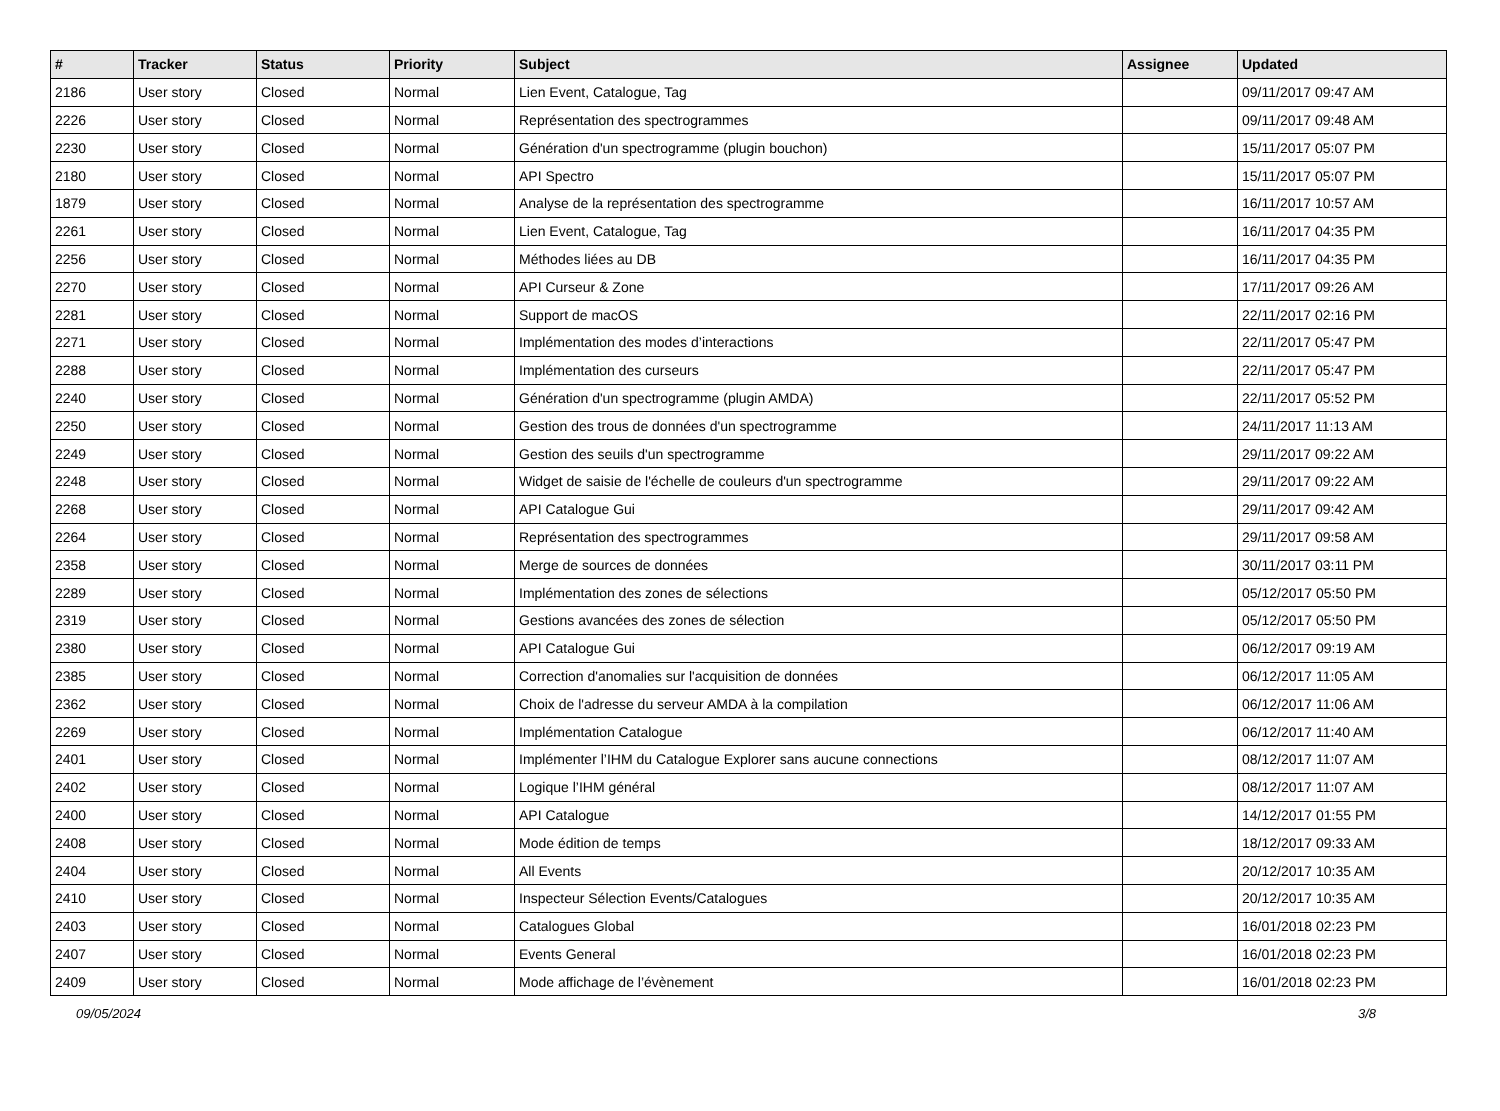| # | Tracker | Status | Priority | Subject | Assignee | Updated |
| --- | --- | --- | --- | --- | --- | --- |
| 2186 | User story | Closed | Normal | Lien Event, Catalogue, Tag | | 09/11/2017 09:47 AM |
| 2226 | User story | Closed | Normal | Représentation des spectrogrammes | | 09/11/2017 09:48 AM |
| 2230 | User story | Closed | Normal | Génération d'un spectrogramme (plugin bouchon) | | 15/11/2017 05:07 PM |
| 2180 | User story | Closed | Normal | API Spectro | | 15/11/2017 05:07 PM |
| 1879 | User story | Closed | Normal | Analyse de la représentation des spectrogramme | | 16/11/2017 10:57 AM |
| 2261 | User story | Closed | Normal | Lien Event, Catalogue, Tag | | 16/11/2017 04:35 PM |
| 2256 | User story | Closed | Normal | Méthodes liées au DB | | 16/11/2017 04:35 PM |
| 2270 | User story | Closed | Normal | API Curseur & Zone | | 17/11/2017 09:26 AM |
| 2281 | User story | Closed | Normal | Support de macOS | | 22/11/2017 02:16 PM |
| 2271 | User story | Closed | Normal | Implémentation des modes d’interactions | | 22/11/2017 05:47 PM |
| 2288 | User story | Closed | Normal | Implémentation des curseurs | | 22/11/2017 05:47 PM |
| 2240 | User story | Closed | Normal | Génération d'un spectrogramme (plugin AMDA) | | 22/11/2017 05:52 PM |
| 2250 | User story | Closed | Normal | Gestion des trous de données d'un spectrogramme | | 24/11/2017 11:13 AM |
| 2249 | User story | Closed | Normal | Gestion des seuils d'un spectrogramme | | 29/11/2017 09:22 AM |
| 2248 | User story | Closed | Normal | Widget de saisie de l'échelle de couleurs d'un spectrogramme | | 29/11/2017 09:22 AM |
| 2268 | User story | Closed | Normal | API Catalogue Gui | | 29/11/2017 09:42 AM |
| 2264 | User story | Closed | Normal | Représentation des spectrogrammes | | 29/11/2017 09:58 AM |
| 2358 | User story | Closed | Normal | Merge de sources de données | | 30/11/2017 03:11 PM |
| 2289 | User story | Closed | Normal | Implémentation des zones de sélections | | 05/12/2017 05:50 PM |
| 2319 | User story | Closed | Normal | Gestions avancées des zones de sélection | | 05/12/2017 05:50 PM |
| 2380 | User story | Closed | Normal | API Catalogue Gui | | 06/12/2017 09:19 AM |
| 2385 | User story | Closed | Normal | Correction d'anomalies sur l'acquisition de données | | 06/12/2017 11:05 AM |
| 2362 | User story | Closed | Normal | Choix de l'adresse du serveur AMDA à la compilation | | 06/12/2017 11:06 AM |
| 2269 | User story | Closed | Normal | Implémentation Catalogue | | 06/12/2017 11:40 AM |
| 2401 | User story | Closed | Normal | Implémenter l’IHM du Catalogue Explorer sans aucune connections | | 08/12/2017 11:07 AM |
| 2402 | User story | Closed | Normal | Logique l’IHM général | | 08/12/2017 11:07 AM |
| 2400 | User story | Closed | Normal | API Catalogue | | 14/12/2017 01:55 PM |
| 2408 | User story | Closed | Normal | Mode édition de temps | | 18/12/2017 09:33 AM |
| 2404 | User story | Closed | Normal | All Events | | 20/12/2017 10:35 AM |
| 2410 | User story | Closed | Normal | Inspecteur Sélection Events/Catalogues | | 20/12/2017 10:35 AM |
| 2403 | User story | Closed | Normal | Catalogues Global | | 16/01/2018 02:23 PM |
| 2407 | User story | Closed | Normal | Events General | | 16/01/2018 02:23 PM |
| 2409 | User story | Closed | Normal | Mode affichage de l’évènement | | 16/01/2018 02:23 PM |
09/05/2024 3/8